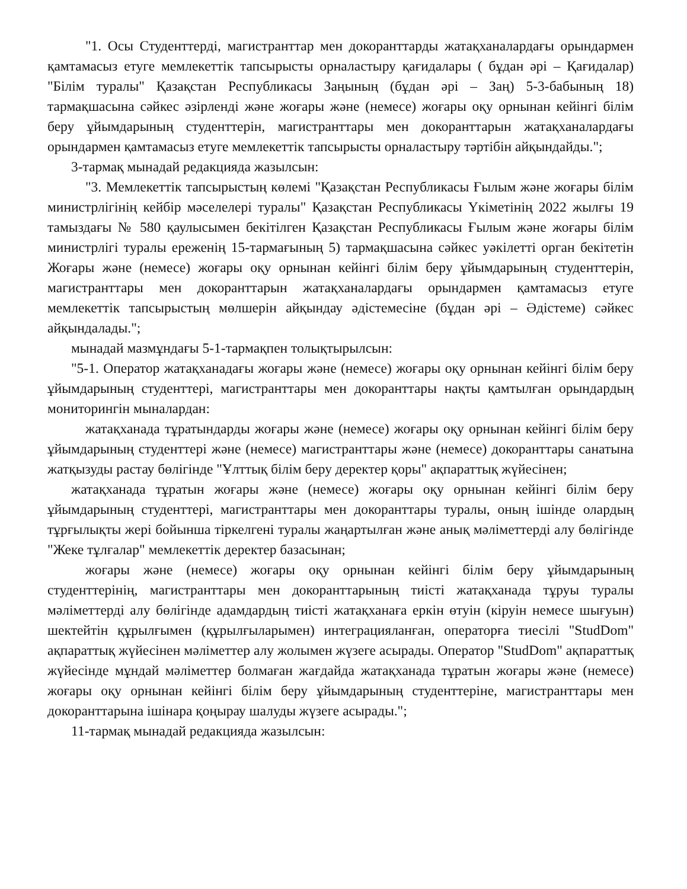"1. Осы Студенттерді, магистранттар мен докоранттарды жатақханалардағы орындармен қамтамасыз етуге мемлекеттік тапсырысты орналастыру қағидалары ( бұдан әрі – Қағидалар) "Білім туралы" Қазақстан Республикасы Заңының (бұдан әрі – Заң) 5-3-бабының 18) тармақшасына сәйкес әзірленді және жоғары және (немесе) жоғары оқу орнынан кейінгі білім беру ұйымдарының студенттерін, магистранттары мен докоранттарын жатақханалардағы орындармен қамтамасыз етуге мемлекеттік тапсырысты орналастыру тәртібін айқындайды.";
3-тармақ мынадай редакцияда жазылсын:
"3. Мемлекеттік тапсырыстың көлемі "Қазақстан Республикасы Ғылым және жоғары білім министрлігінің кейбір мәселелері туралы" Қазақстан Республикасы Үкіметінің 2022 жылғы 19 тамыздағы № 580 қаулысымен бекітілген Қазақстан Республикасы Ғылым және жоғары білім министрлігі туралы ереженің 15-тармағының 5) тармақшасына сәйкес уәкілетті орган бекітетін Жоғары және (немесе) жоғары оқу орнынан кейінгі білім беру ұйымдарының студенттерін, магистранттары мен докоранттарын жатақханалардағы орындармен қамтамасыз етуге мемлекеттік тапсырыстың мөлшерін айқындау әдістемесіне (бұдан әрі – Әдістеме) сәйкес айқындалады.";
мынадай мазмұндағы 5-1-тармақпен толықтырылсын:
"5-1. Оператор жатақханадағы жоғары және (немесе) жоғары оқу орнынан кейінгі білім беру ұйымдарының студенттері, магистранттары мен докоранттары нақты қамтылған орындардың мониторингін мыналардан:
жатақханада тұратындарды жоғары және (немесе) жоғары оқу орнынан кейінгі білім беру ұйымдарының студенттері және (немесе) магистранттары және (немесе) докоранттары санатына жатқызуды растау бөлігінде "Ұлттық білім беру деректер қоры" ақпараттық жүйесінен;
жатақханада тұратын жоғары және (немесе) жоғары оқу орнынан кейінгі білім беру ұйымдарының студенттері, магистранттары мен докоранттары туралы, оның ішінде олардың тұрғылықты жері бойынша тіркелгені туралы жаңартылған және анық мәліметтерді алу бөлігінде "Жеке тұлғалар" мемлекеттік деректер базасынан;
жоғары және (немесе) жоғары оқу орнынан кейінгі білім беру ұйымдарының студенттерінің, магистранттары мен докоранттарының тиісті жатақханада тұруы туралы мәліметтерді алу бөлігінде адамдардың тиісті жатақханаға еркін өтуін (кіруін немесе шығуын) шектейтін құрылғымен (құрылғыларымен) интеграцияланған, операторға тиесілі "StudDom" ақпараттық жүйесінен мәліметтер алу жолымен жүзеге асырады. Оператор "StudDom" ақпараттық жүйесінде мұндай мәліметтер болмаған жағдайда жатақханада тұратын жоғары және (немесе) жоғары оқу орнынан кейінгі білім беру ұйымдарының студенттеріне, магистранттары мен докоранттарына ішінара қоңырау шалуды жүзеге асырады.";
11-тармақ мынадай редакцияда жазылсын: